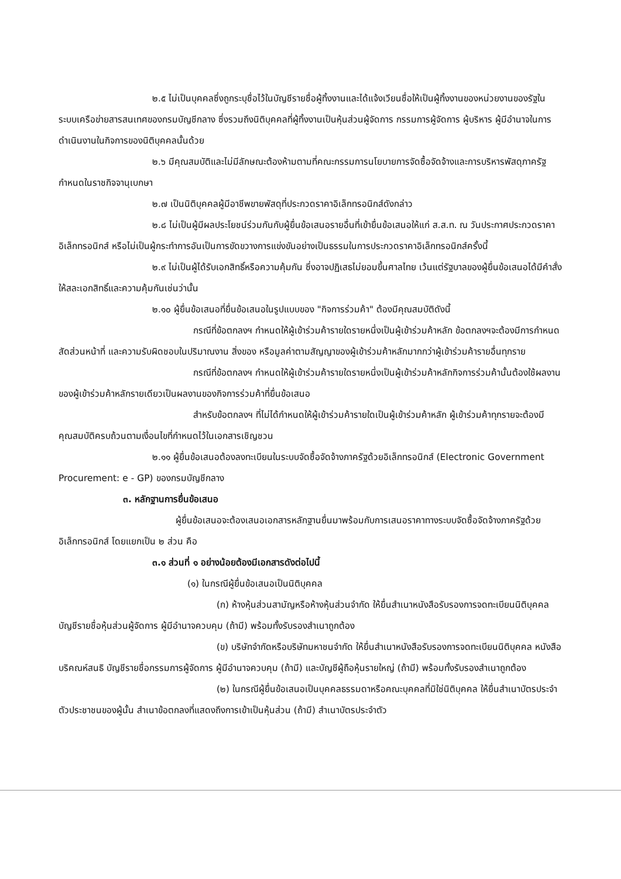๒.๕ ไม่เป็นบุคคลซึ่งถูกระบุชื่อไว้ในบัญชีรายชื่อผู้ทิ้งงานและได้แจ้งเวียนชื่อให้เป็นผู้ทิ้งงานของหน่วยงานของรัฐในระบบเครือข่ายสารสนเทศของกรมบัญชีกลาง ซึ่งรวมถึงนิติบุคคลที่ผู้ทิ้งงานเป็นหุ้นส่วนผู้จัดการ กรรมการผู้จัดการ ผู้บริหาร ผู้มีอำนาจในการดำเนินงานในกิจการของนิติบุคคลนั้นด้วย
๒.๖ มีคุณสมบัติและไม่มีลักษณะต้องห้ามตามที่คณะกรรมการนโยบายการจัดซื้อจัดจ้างและการบริหารพัสดุภาครัฐกำหนดในราชกิจจานุเบกษา
๒.๗ เป็นนิติบุคคลผู้มีอาชีพขายพัสดุที่ประกวดราคาอิเล็กทรอนิกส์ดังกล่าว
๒.๘ ไม่เป็นผู้มีผลประโยชน์ร่วมกันกับผู้ยื่นข้อเสนอรายอื่นที่เข้ายื่นข้อเสนอให้แก่ ส.ส.ท. ณ วันประกาศประกวดราคาอิเล็กทรอนิกส์ หรือไม่เป็นผู้กระทำการอันเป็นการขัดขวางการแข่งขันอย่างเป็นธรรมในการประกวดราคาอิเล็กทรอนิกส์ครั้งนี้
๒.๙ ไม่เป็นผู้ได้รับเอกสิทธิ์หรือความคุ้มกัน ซึ่งอาจปฏิเสธไม่ยอมขึ้นศาลไทย เว้นแต่รัฐบาลของผู้ยื่นข้อเสนอได้มีคำสั่งให้สละเอกสิทธิ์และความคุ้มกันเช่นว่านั้น
๒.๑๐ ผู้ยื่นข้อเสนอที่ยื่นข้อเสนอในรูปแบบของ "กิจการร่วมค้า" ต้องมีคุณสมบัติดังนี้
กรณีที่ข้อตกลงฯ กำหนดให้ผู้เข้าร่วมค้ารายใดรายหนึ่งเป็นผู้เข้าร่วมค้าหลัก ข้อตกลงฯจะต้องมีการกำหนดสัดส่วนหน้าที่ และความรับผิดชอบในปริมาณงาน สิ่งของ หรือมูลค่าตามสัญญาของผู้เข้าร่วมค้าหลักมากกว่าผู้เข้าร่วมค้ารายอื่นทุกราย
กรณีที่ข้อตกลงฯ กำหนดให้ผู้เข้าร่วมค้ารายใดรายหนึ่งเป็นผู้เข้าร่วมค้าหลักกิจการร่วมค้านั้นต้องใช้ผลงานของผู้เข้าร่วมค้าหลักรายเดียวเป็นผลงานของกิจการร่วมค้าที่ยื่นข้อเสนอ
สำหรับข้อตกลงฯ ที่ไม่ได้กำหนดให้ผู้เข้าร่วมค้ารายใดเป็นผู้เข้าร่วมค้าหลัก ผู้เข้าร่วมค้าทุกรายจะต้องมีคุณสมบัติครบถ้วนตามเงื่อนไขที่กำหนดไว้ในเอกสารเชิญชวน
๒.๑๑ ผู้ยื่นข้อเสนอต้องลงทะเบียนในระบบจัดซื้อจัดจ้างภาครัฐด้วยอิเล็กทรอนิกส์ (Electronic Government Procurement: e - GP) ของกรมบัญชีกลาง
๓. หลักฐานการยื่นข้อเสนอ
ผู้ยื่นข้อเสนอจะต้องเสนอเอกสารหลักฐานยื่นมาพร้อมกับการเสนอราคาทางระบบจัดซื้อจัดจ้างภาครัฐด้วยอิเล็กทรอนิกส์ โดยแยกเป็น ๒ ส่วน คือ
๓.๑ ส่วนที่ ๑ อย่างน้อยต้องมีเอกสารดังต่อไปนี้
(๑) ในกรณีผู้ยื่นข้อเสนอเป็นนิติบุคคล
(ก) ห้างหุ้นส่วนสามัญหรือห้างหุ้นส่วนจำกัด ให้ยื่นสำเนาหนังสือรับรองการจดทะเบียนนิติบุคคล บัญชีรายชื่อหุ้นส่วนผู้จัดการ ผู้มีอำนาจควบคุม (ถ้ามี) พร้อมทั้งรับรองสำเนาถูกต้อง
(ข) บริษัทจำกัดหรือบริษัทมหาชนจำกัด ให้ยื่นสำเนาหนังสือรับรองการจดทะเบียนนิติบุคคล หนังสือบริคณห์สนธิ บัญชีรายชื่อกรรมการผู้จัดการ ผู้มีอำนาจควบคุม (ถ้ามี) และบัญชีผู้ถือหุ้นรายใหญ่ (ถ้ามี) พร้อมทั้งรับรองสำเนาถูกต้อง
(๒) ในกรณีผู้ยื่นข้อเสนอเป็นบุคคลธรรมดาหรือคณะบุคคลที่มิใช่นิติบุคคล ให้ยื่นสำเนาบัตรประจำตัวประชาชนของผู้นั้น สำเนาข้อตกลงที่แสดงถึงการเข้าเป็นหุ้นส่วน (ถ้ามี) สำเนาบัตรประจำตัว